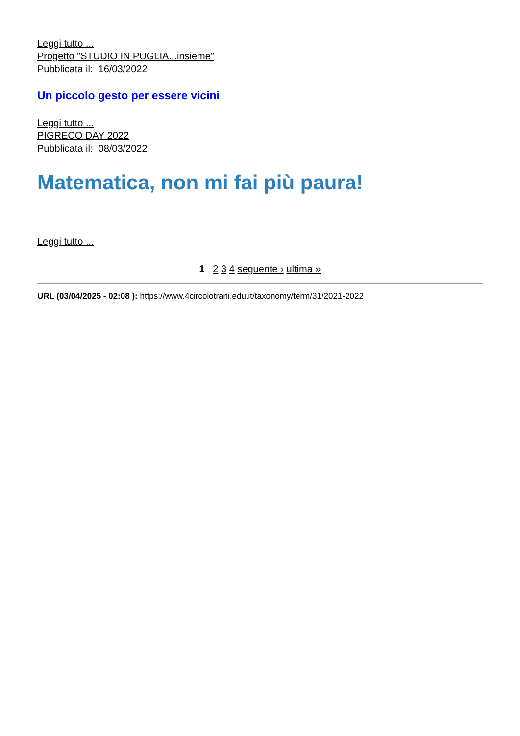Leggi tutto ...
Progetto "STUDIO IN PUGLIA...insieme"
Pubblicata il: 16/03/2022
Un piccolo gesto per essere vicini
Leggi tutto ...
PIGRECO DAY 2022
Pubblicata il: 08/03/2022
Matematica, non mi fai più paura!
Leggi tutto ...
1 2 3 4 seguente › ultima »
URL (03/04/2025 - 02:08 ): https://www.4circolotrani.edu.it/taxonomy/term/31/2021-2022